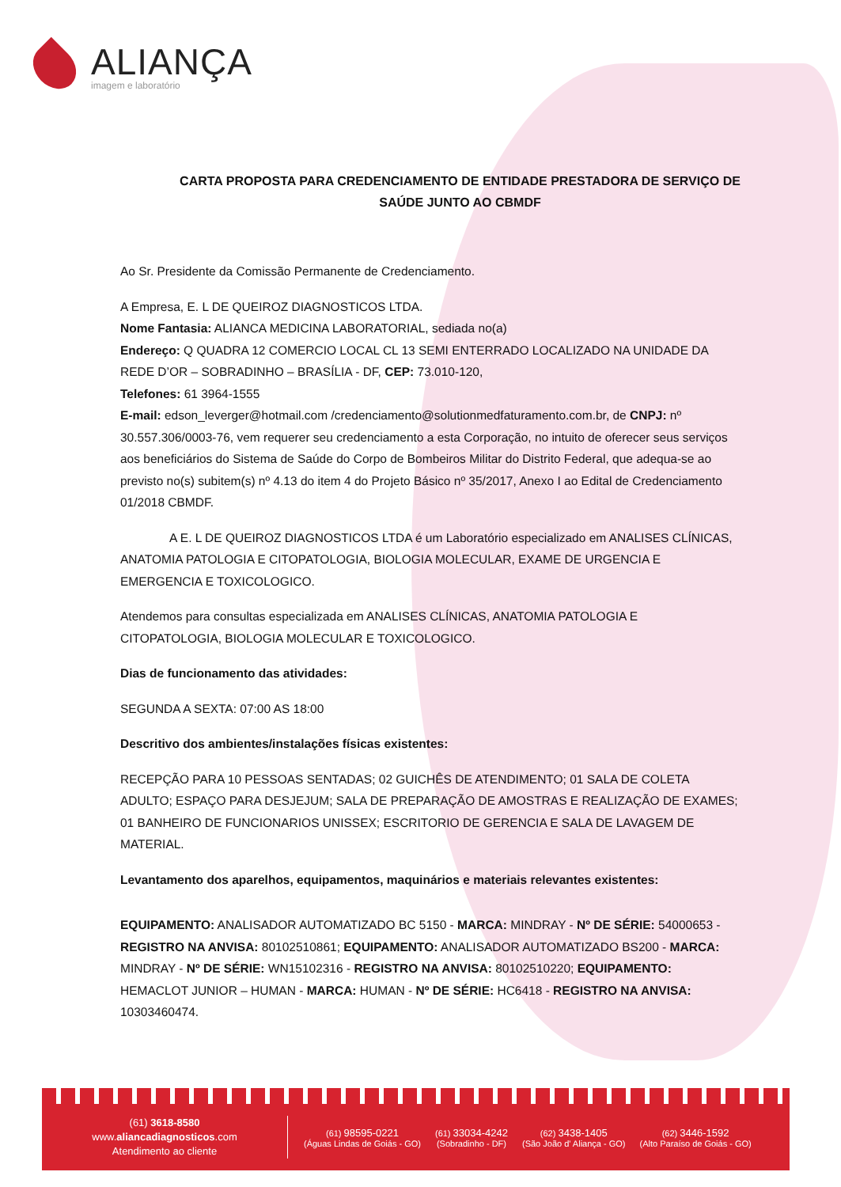ALIANÇA
imagem e laboratório
CARTA PROPOSTA PARA CREDENCIAMENTO DE ENTIDADE PRESTADORA DE SERVIÇO DE SAÚDE JUNTO AO CBMDF
Ao Sr. Presidente da Comissão Permanente de Credenciamento.
A Empresa, E. L DE QUEIROZ DIAGNOSTICOS LTDA.
Nome Fantasia: ALIANCA MEDICINA LABORATORIAL, sediada no(a)
Endereço: Q QUADRA 12 COMERCIO LOCAL CL 13 SEMI ENTERRADO LOCALIZADO NA UNIDADE DA REDE D’OR – SOBRADINHO – BRASÍLIA - DF, CEP: 73.010-120,
Telefones: 61 3964-1555
E-mail: edson_leverger@hotmail.com /credenciamento@solutionmedfaturamento.com.br, de CNPJ: nº 30.557.306/0003-76, vem requerer seu credenciamento a esta Corporação, no intuito de oferecer seus serviços aos beneficiários do Sistema de Saúde do Corpo de Bombeiros Militar do Distrito Federal, que adequa-se ao previsto no(s) subitem(s) nº 4.13 do item 4 do Projeto Básico nº 35/2017, Anexo I ao Edital de Credenciamento 01/2018 CBMDF.
A E. L DE QUEIROZ DIAGNOSTICOS LTDA é um Laboratório especializado em ANALISES CLÍNICAS, ANATOMIA PATOLOGIA E CITOPATOLOGIA, BIOLOGIA MOLECULAR, EXAME DE URGENCIA E EMERGENCIA E TOXICOLOGICO.
Atendemos para consultas especializada em ANALISES CLÍNICAS, ANATOMIA PATOLOGIA E CITOPATOLOGIA, BIOLOGIA MOLECULAR E TOXICOLOGICO.
Dias de funcionamento das atividades:
SEGUNDA A SEXTA: 07:00 AS 18:00
Descritivo dos ambientes/instalações físicas existentes:
RECEPÇÃO PARA 10 PESSOAS SENTADAS; 02 GUICHÊS DE ATENDIMENTO; 01 SALA DE COLETA ADULTO; ESPAÇO PARA DESJEJUM; SALA DE PREPARAÇÃO DE AMOSTRAS E REALIZAÇÃO DE EXAMES; 01 BANHEIRO DE FUNCIONARIOS UNISSEX; ESCRITORIO DE GERENCIA E SALA DE LAVAGEM DE MATERIAL.
Levantamento dos aparelhos, equipamentos, maquinários e materiais relevantes existentes:
EQUIPAMENTO: ANALISADOR AUTOMATIZADO BC 5150 - MARCA: MINDRAY - Nº DE SÉRIE: 54000653 - REGISTRO NA ANVISA: 80102510861; EQUIPAMENTO: ANALISADOR AUTOMATIZADO BS200 - MARCA: MINDRAY - Nº DE SÉRIE: WN15102316 - REGISTRO NA ANVISA: 80102510220; EQUIPAMENTO: HEMACLOT JUNIOR – HUMAN - MARCA: HUMAN - Nº DE SÉRIE: HC6418 - REGISTRO NA ANVISA: 10303460474.
(61) 3618-8580
www.aliancadiagnosticos.com
Atendimento ao cliente
(61) 98595-0221
(Águas Lindas de Goiás - GO)
(61) 33034-4242
(Sobradinho - DF)
(62) 3438-1405
(São João d' Aliança - GO)
(62) 3446-1592
(Alto Paraíso de Goiás - GO)